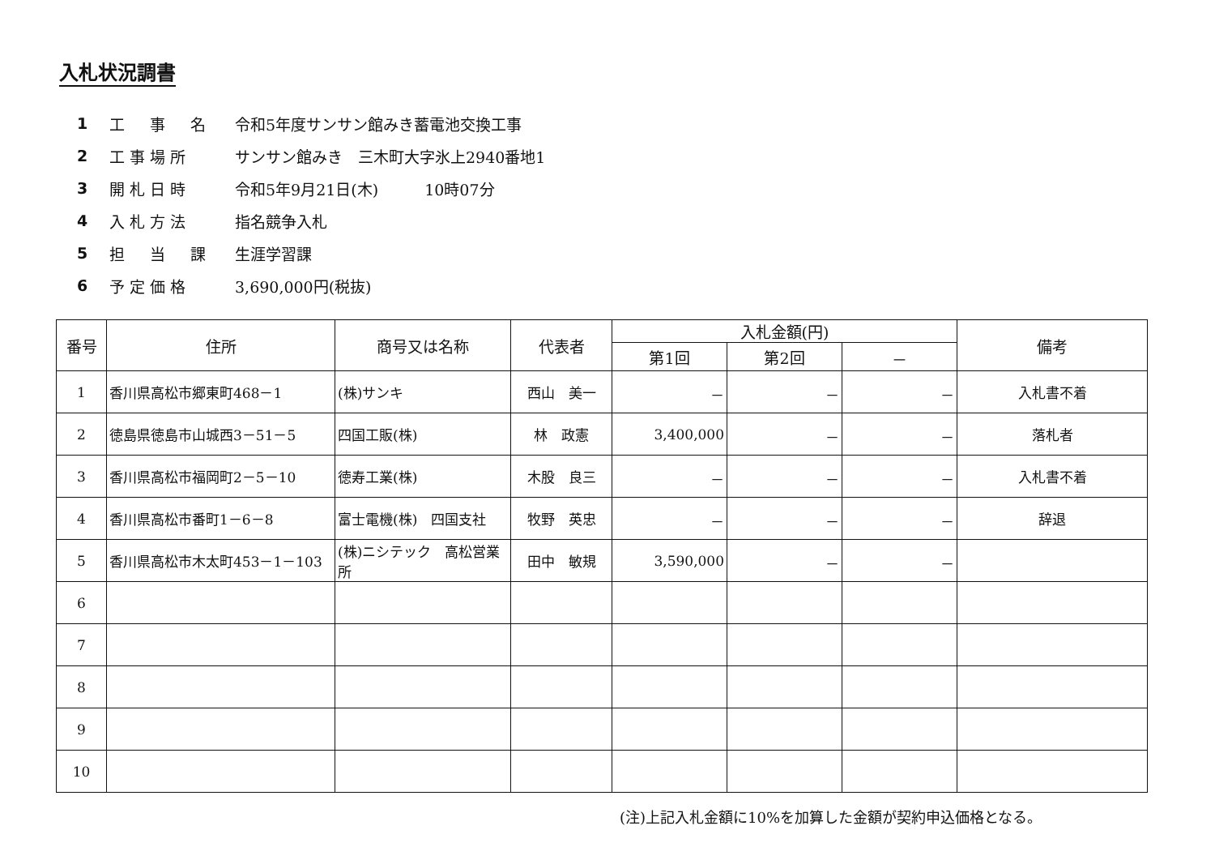入札状況調書
1 工　事　名 令和5年度サンサン館みき蓄電池交換工事
2 工事場所 サンサン館みき　三木町大字氷上2940番地1
3 開札日時 令和5年9月21日(木)　　　10時07分
4 入札方法 指名競争入札
5 担　当　課 生涯学習課
6 予定価格 3,690,000円(税抜)
| 番号 | 住所 | 商号又は名称 | 代表者 | 入札金額(円) | | | 備考 |
| --- | --- | --- | --- | --- | --- | --- | --- |
| | | | | 第1回 | 第2回 | － | |
| 1 | 香川県高松市郷東町468－1 | (株)サンキ | 西山 美一 | － | － | － | 入札書不着 |
| 2 | 徳島県徳島市山城西3－51－5 | 四国工販(株) | 林 政憲 | 3,400,000 | － | － | 落札者 |
| 3 | 香川県高松市福岡町2－5－10 | 徳寿工業(株) | 木股 良三 | － | － | － | 入札書不着 |
| 4 | 香川県高松市番町1－6－8 | 富士電機(株) 四国支社 | 牧野 英忠 | － | － | － | 辞退 |
| 5 | 香川県高松市木太町453－1－103 | (株)ニシテック 高松営業所 | 田中 敏規 | 3,590,000 | － | － | |
| 6 | | | | | | | |
| 7 | | | | | | | |
| 8 | | | | | | | |
| 9 | | | | | | | |
| 10 | | | | | | | |
(注)上記入札金額に10%を加算した金額が契約申込価格となる。